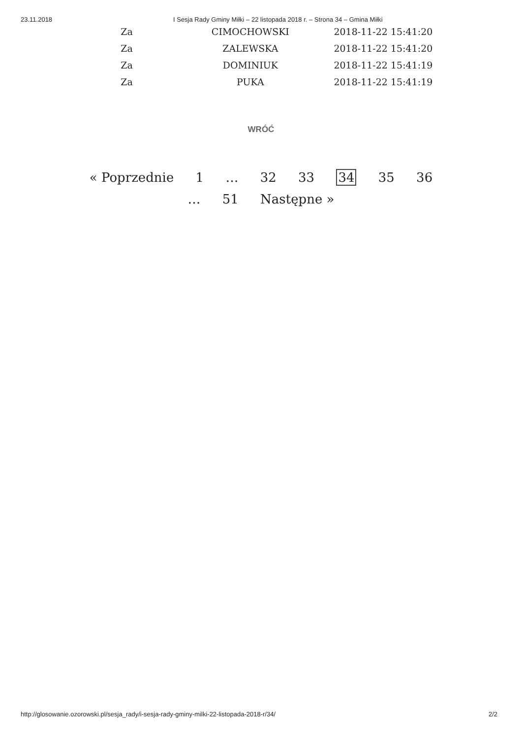23.11.2018 I Sesja Rady Gminy Miłki – 22 listopada 2018 r. – Strona 34 – Gmina Miłki
| Za | CIMOCHOWSKI | 2018-11-22 15:41:20 |
| Za | ZALEWSKA | 2018-11-22 15:41:20 |
| Za | DOMINIUK | 2018-11-22 15:41:19 |
| Za | PUKA | 2018-11-22 15:41:19 |
WRÓĆ
« Poprzednie 1 … 32 33 34 35 36 … 51 Następne »
http://glosowanie.ozorowski.pl/sesja_rady/i-sesja-rady-gminy-milki-22-listopada-2018-r/34/
2/2